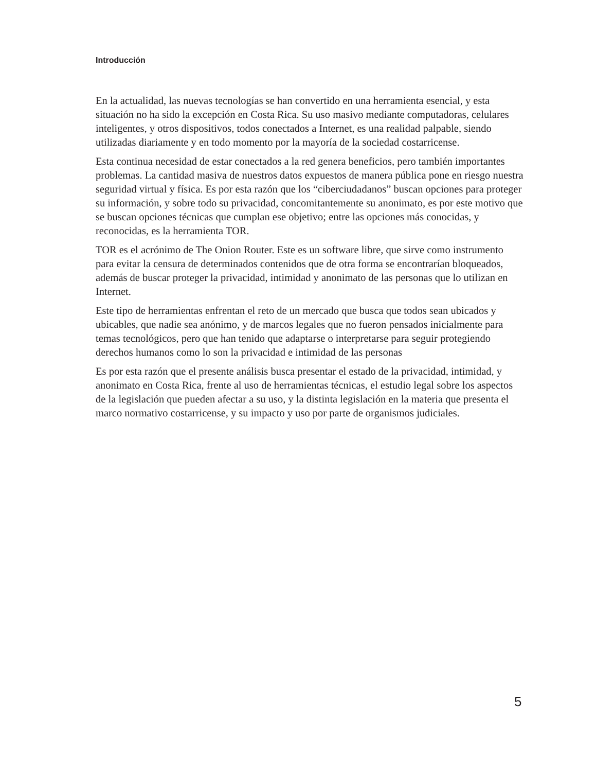Introducción
En la actualidad, las nuevas tecnologías se han convertido en una herramienta esencial, y esta situación no ha sido la excepción en Costa Rica. Su uso masivo mediante computadoras, celulares inteligentes, y otros dispositivos, todos conectados a Internet, es una realidad palpable, siendo utilizadas diariamente y en todo momento por la mayoría de la sociedad costarricense.
Esta continua necesidad de estar conectados a la red genera beneficios, pero también importantes problemas. La cantidad masiva de nuestros datos expuestos de manera pública pone en riesgo nuestra seguridad virtual y física. Es por esta razón que los “ciberciudadanos” buscan opciones para proteger su información, y sobre todo su privacidad, concomitantemente su anonimato, es por este motivo que se buscan opciones técnicas que cumplan ese objetivo; entre las opciones más conocidas, y reconocidas, es la herramienta TOR.
TOR es el acrónimo de The Onion Router. Este es un software libre, que sirve como instrumento para evitar la censura de determinados contenidos que de otra forma se encontrarían bloqueados, además de buscar proteger la privacidad, intimidad y anonimato de las personas que lo utilizan en Internet.
Este tipo de herramientas enfrentan el reto de un mercado que busca que todos sean ubicados y ubicables, que nadie sea anónimo, y de marcos legales que no fueron pensados inicialmente para temas tecnológicos, pero que han tenido que adaptarse o interpretarse para seguir protegiendo derechos humanos como lo son la privacidad e intimidad de las personas
Es por esta razón que el presente análisis busca presentar el estado de la privacidad, intimidad, y anonimato en Costa Rica, frente al uso de herramientas técnicas, el estudio legal sobre los aspectos de la legislación que pueden afectar a su uso, y la distinta legislación en la materia que presenta el marco normativo costarricense, y su impacto y uso por parte de organismos judiciales.
5